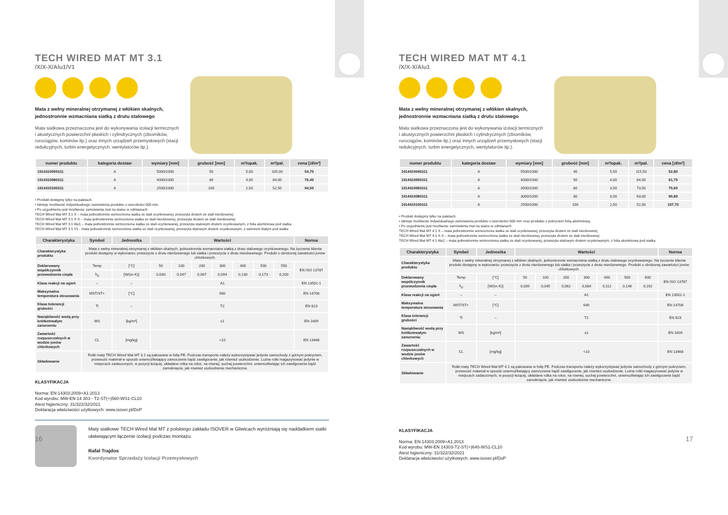TECH WIRED MAT MT 3.1
/X/X-X/Alu1/V1
Mata z wełny mineralnej otrzymanej z włókien skalnych, jednostronnie wzmacniana siatką z drutu stalowego
Mata siatkowa przeznaczona jest do wykonywania izolacji termicznych i akustycznych powierzchni płaskich i cylindrycznych (zbiorników, rurociągów, kominów itp.) oraz innych urządzeń przemysłowych (stacji redukcyjnych, turbin energetycznych, wentylatorów itp.).
| numer produktu | kategoria dostaw | wymiary [mm] | grubość [mm] | m²/opak. | m²/pal. | cena [zł/m²] |
| --- | --- | --- | --- | --- | --- | --- |
| 1014310050311 | A | 5000/1000 | 50 | 5,00 | 105,00 | 54,70 |
| 1014310080311 | A | 4000/1000 | 80 | 4,00 | 84,00 | 76,40 |
| 1014310100311 | A | 2500/1000 | 100 | 2,50 | 52,50 | 94,50 |
• Produkt dostępny tylko na paletach.
• Istnieje możliwość indywidualnego zamówienia produktu o szerokości 500 mm.
• Po uzgodnieniu jest mozliwosc zamówienia mat na siatce w odmianach:
TECH Wired Mat MT 3.1 X – mata jednostronnie wzmocniona siatka ze stali ocynkowanej, przeszyta drutem ze stali nierdzewnej
TECH Wired Mat MT 3.1 X-X – mata jednostronnie wzmocniona siatka ze stali nierdzewnej, przeszyta drutem ze stali nierdzewnej
TECH Wired Mat MT 3.1 Alu1 – mata jednostronnie wzmocniona siatka ze stali ocynkowanej, przeszyta stalowym drutem ocynkowanym, z folia aluminiowa pod siatka
TECH Wired Mat MT 3.1 V1 - mata jednostronnie wzmocniona siatka ze stali ocynkowanej, przeszyta stalowym drutem ocynkowanym, z welonem białym pod siatka
| Charakterystyka | Symbol | Jednostka | Wartości | | | | | | | Norma |
| --- | --- | --- | --- | --- | --- | --- | --- | --- | --- | --- |
| Charakterystyka produktu | Mata z wełny mineralnej otrzymanej z włókien skalnych, jednostronnie wzmacniana siatką z drutu stalowego ocynkowanego. Na życzenie klienta produkt dostępny w wykonaniu: przeszycie z drutu nierdzewnego lub siatka i przeszycie z drutu nierdzewnego. Produkt o obniżonej zawartości jonów chlorkowych. | | | | | | | | | |
| Deklarowany współczynnik przewodzenia ciepła | Temp | [°C] | 50 | 100 | 200 | 300 | 400 | 500 | 550 | EN ISO 13787 |
| | λ<sub>D</sub> | [W/(m·K)] | 0,040 | 0,047 | 0,067 | 0,094 | 0,130 | 0,173 | 0,200 | |
| Klasa reakcji na ogień | – | – | A1 | | | | | | | EN 13501-1 |
| Maksymalna temperatura stosowania | MST/ST+ | [°C] | 560 | | | | | | | EN 14706 |
| Klasa tolerancji grubości | Ti | – | T2 | | | | | | | EN 823 |
| Nasiąkliwość wodą przy krótkotrwałym zanurzeniu | WS | [kg/m²] | ≤1 | | | | | | | EN 1609 |
| Zawartość rozpuszczalnych w wodzie jonów chlorkowych | CL | [mg/kg] | <10 | | | | | | | EN 13468 |
| Składowanie | Rolki maty TECH Wired Mat MT 3.1 są pakowane w folię PE. Podczas transportu należy wykorzystywać jedynie samochody z górnym pokryciem, przewozić materiał w sposób uniemożliwiający zamoczenie bądź zawilgocenie, jak również uszkodzenie. Luźne rolki magazynować jedynie w miejscach zadaszonych, w pozycji leżącej, układane rolka na rolce, na równej, suchej powierzchni, uniemożliwiając ich zawilgocenie bądź zamoknięcie, jak również uszkodzenie mechaniczne. | | | | | | | | | |
KLASYFIKACJA
Norma: EN 14303:2009+A1:2013
Kod wyrobu: MW-EN 14 303 - T2-ST(+)560-WS1-CL10
Atest higieniczny: 31/322/32/2021
Deklaracja właściwości użytkowych: www.isover.pl/DoP
Maty siatkowe TECH Wired Mat MT z polskiego zakładu ISOVER w Gliwicach wyróżniają się naddatkiem siatki ułatwiającym łączenie izolacji podczas montażu.
Rafał Trajdos
Koordynator Sprzedaży Izolacji Przemysłowych
16
TECH WIRED MAT MT 4.1
/X/X-X/Alu1
Mata z wełny mineralnej otrzymanej z włókien skalnych, jednostronnie wzmacniana siatką z drutu stalowego
Mata siatkowa przeznaczona jest do wykonywania izolacji termicznych i akustycznych powierzchni płaskich i cylindrycznych (zbiorników, rurociągów, kominów itp.) oraz innych urządzeń przemysłowych (stacji redukcyjnych, turbin energetycznych, wentylatorów itp.).
| numer produktu | kategoria dostaw | wymiary [mm] | grubość [mm] | m²/opak. | m²/pal. | cena [zł/m²] |
| --- | --- | --- | --- | --- | --- | --- |
| 1014410040311 | A | 5500/1000 | 40 | 5,50 | 115,50 | 52,80 |
| 1014410050311 | A | 4000/1000 | 50 | 4,00 | 84,00 | 61,70 |
| 1014410060311 | A | 3500/1000 | 60 | 3,50 | 73,50 | 70,60 |
| 1014410080311 | A | 3000/1000 | 80 | 3,00 | 63,00 | 90,80 |
| 1014410100311 | A | 2500/1000 | 100 | 2,50 | 52,50 | 107,70 |
• Produkt dostępny tylko na paletach.
• Istnieje możliwość indywidualnego zamówienia produktu o szerokości 500 mm oraz produktu z pokryciem folią aluminiową.
• Po uzgodnieniu jest mozliwosc zamówienia mat na siatce w odmianach:
TECH Wired Mat MT 4.1 X – mata jednostronnie wzmocniona siatka ze stali ocynkowanej, przeszyta drutem ze stali nierdzewnej
TECH Wired Mat MT 4.1 X-X – mata jednostronnie wzmocniona siatka ze stali nierdzewnej, przeszyta drutem ze stali nierdzewnej
TECH Wired Mat MT 4.1 Alu1 – mata jednostronnie wzmocniona siatka ze stali ocynkowanej, przeszyta stalowym drutem ocynkowanym, z folia aluminiowa pod siatka
| Charakterystyka | Symbol | Jednostka | Wartości | | | | | | | Norma |
| --- | --- | --- | --- | --- | --- | --- | --- | --- | --- | --- |
| Charakterystyka produktu | Mata z wełny mineralnej otrzymanej z włókien skalnych, jednostronnie wzmacniana siatką z drutu stalowego ocynkowanego. Na życzenie klienta produkt dostępny w wykonaniu: przeszycie z drutu nierdzewnego lub siatka i przeszycie z drutu nierdzewnego. Produkt o obniżonej zawartości jonów chlorkowych. | | | | | | | | | |
| Deklarowany współczynnik przewodzenia ciepła | Temp | [°C] | 50 | 100 | 200 | 300 | 400 | 500 | 600 | EN ISO 13787 |
| | λ<sub>D</sub> | [W/(m·K)] | 0,039 | 0,045 | 0,062 | 0,084 | 0,112 | 0,146 | 0,192 | |
| Klasa reakcji na ogień | – | – | A1 | | | | | | | EN 13501-1 |
| Maksymalna temperatura stosowania | MST/ST+ | [°C] | 640 | | | | | | | EN 14706 |
| Klasa tolerancji grubości | Ti | – | T2 | | | | | | | EN 823 |
| Nasiąkliwość wodą przy krótkotrwałym zanurzeniu | WS | [kg/m²] | ≤1 | | | | | | | EN 1609 |
| Zawartość rozpuszczalnych w wodzie jonów chlorkowych | CL | [mg/kg] | <10 | | | | | | | EN 13468 |
| Składowanie | Rolki maty TECH Wired Mat MT 4.1 są pakowane w folię PE. Podczas transportu należy wykorzystywać jedynie samochody z górnym pokryciem, przewozić materiał w sposób uniemożliwiający zamoczenie bądź zawilgocenie, jak również uszkodzenie. Luźne rolki magazynować jedynie w miejscach zadaszonych, w pozycji leżącej, układane rolka na rolce, na równej, suchej powierzchni, uniemożliwiając ich zawilgocenie bądź zamoknięcie, jak również uszkodzenie mechaniczne. | | | | | | | | | |
KLASYFIKACJA
Norma: EN 14303:2009+A1:2013
Kod wyrobu: MW-EN 14303-T2-ST(+)640-WS1-CL10
Atest higieniczny: 31/322/32/2021
Deklaracja właściwości użytkowych: www.isover.pl/DoP
17